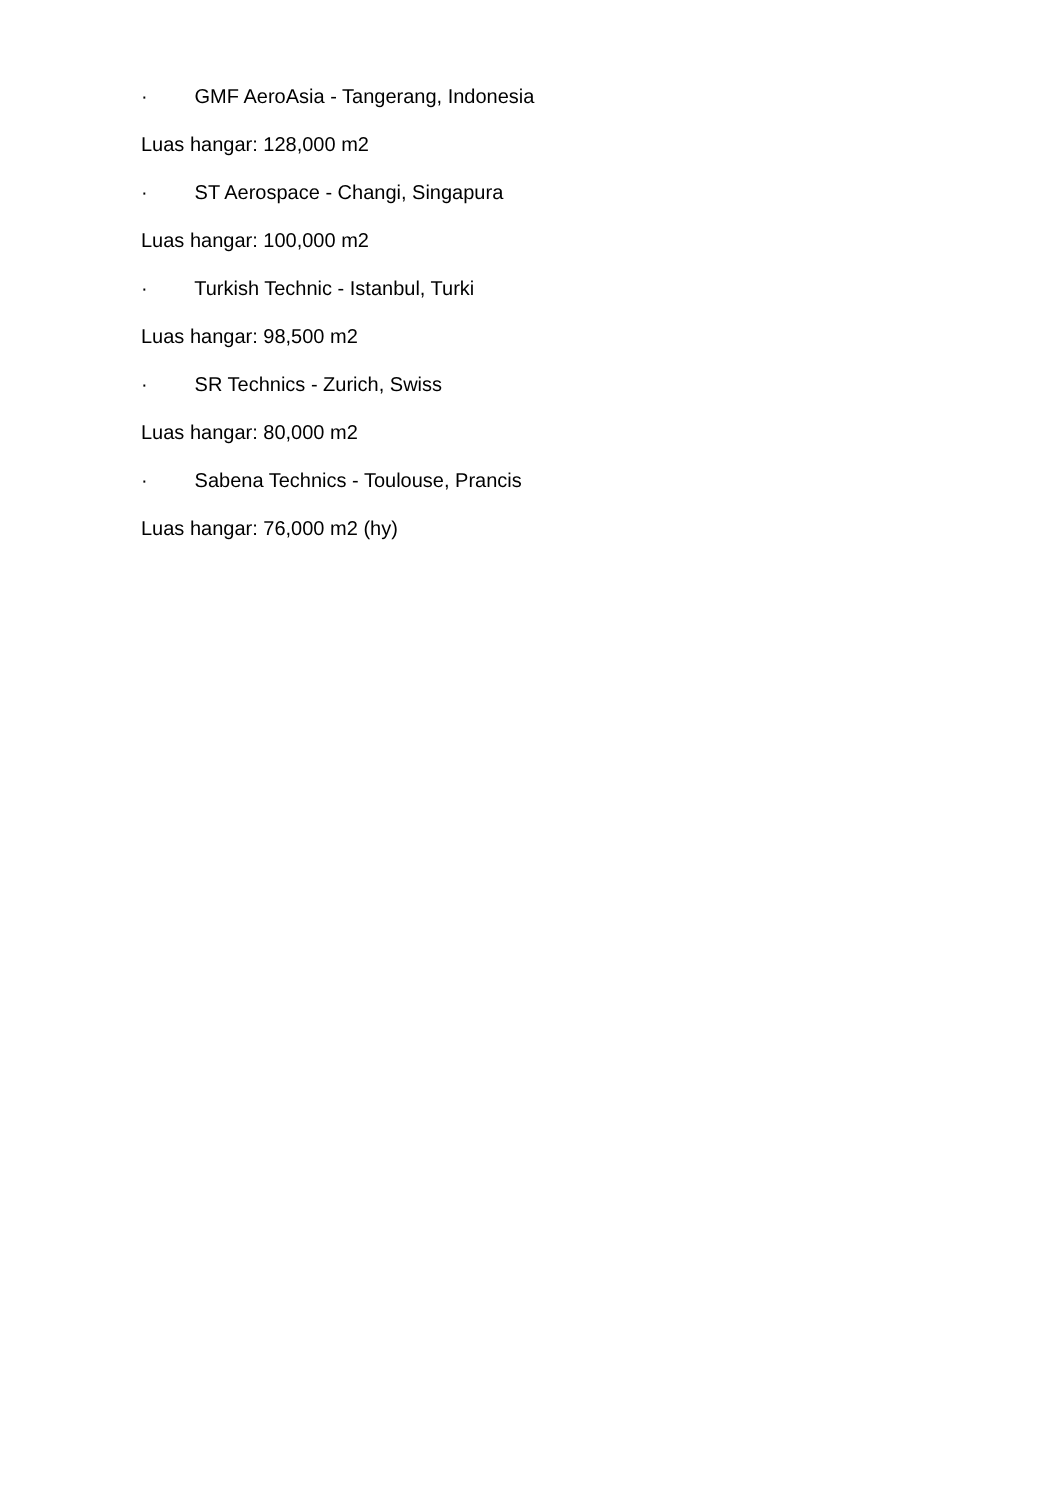· GMF AeroAsia - Tangerang, Indonesia
Luas hangar: 128,000 m2
· ST Aerospace - Changi, Singapura
Luas hangar: 100,000 m2
· Turkish Technic - Istanbul, Turki
Luas hangar: 98,500 m2
· SR Technics - Zurich, Swiss
Luas hangar: 80,000 m2
· Sabena Technics - Toulouse, Prancis
Luas hangar: 76,000 m2 (hy)